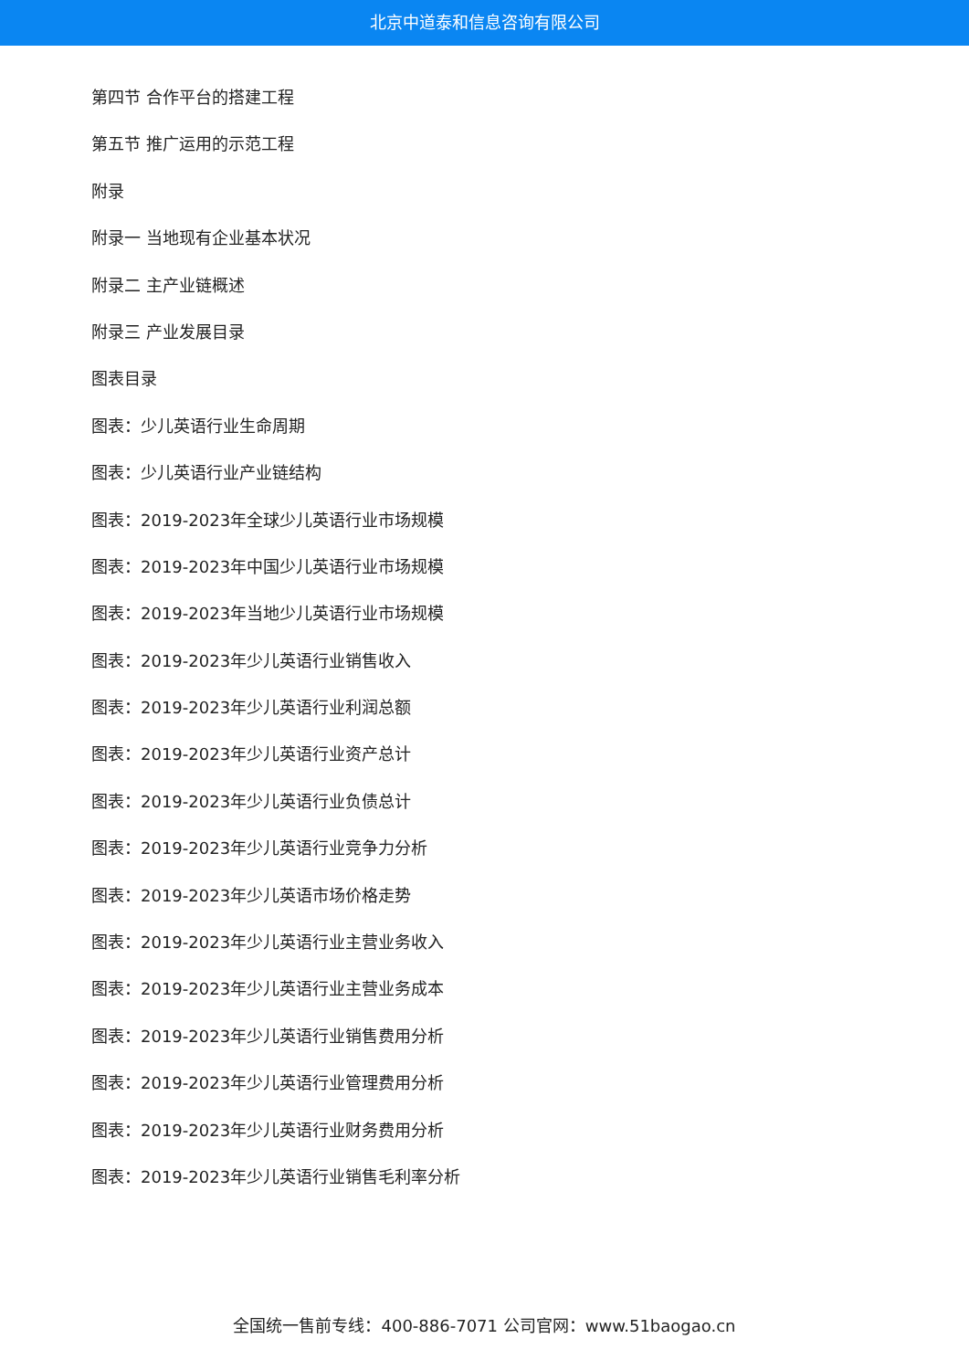北京中道泰和信息咨询有限公司
第四节 合作平台的搭建工程
第五节 推广运用的示范工程
附录
附录一 当地现有企业基本状况
附录二 主产业链概述
附录三 产业发展目录
图表目录
图表：少儿英语行业生命周期
图表：少儿英语行业产业链结构
图表：2019-2023年全球少儿英语行业市场规模
图表：2019-2023年中国少儿英语行业市场规模
图表：2019-2023年当地少儿英语行业市场规模
图表：2019-2023年少儿英语行业销售收入
图表：2019-2023年少儿英语行业利润总额
图表：2019-2023年少儿英语行业资产总计
图表：2019-2023年少儿英语行业负债总计
图表：2019-2023年少儿英语行业竞争力分析
图表：2019-2023年少儿英语市场价格走势
图表：2019-2023年少儿英语行业主营业务收入
图表：2019-2023年少儿英语行业主营业务成本
图表：2019-2023年少儿英语行业销售费用分析
图表：2019-2023年少儿英语行业管理费用分析
图表：2019-2023年少儿英语行业财务费用分析
图表：2019-2023年少儿英语行业销售毛利率分析
全国统一售前专线：400-886-7071 公司官网：www.51baogao.cn